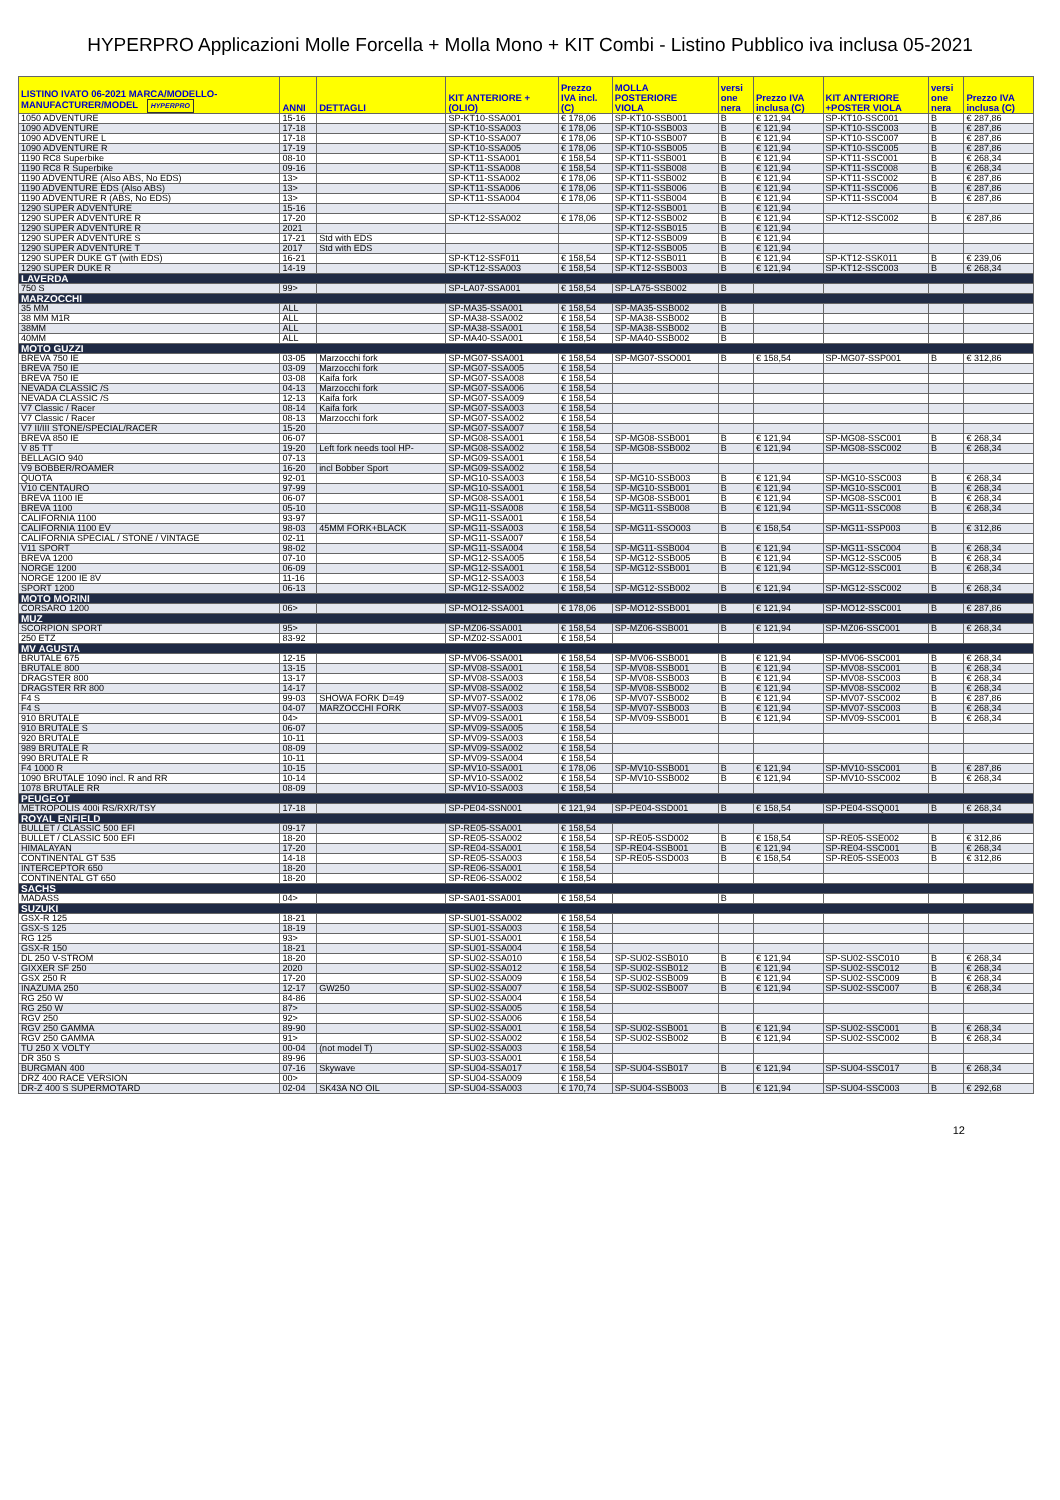HYPERPRO Applicazioni Molle Forcella + Molla Mono + KIT Combi - Listino Pubblico iva inclusa 05-2021
| LISTINO IVATO 06-2021 MARCA/MODELLO- MANUFACTURER/MODEL HYPERPRO | ANNI | DETTAGLI | KIT ANTERIORE + (OLIO) | Prezzo IVA incl. (C) | MOLLA POSTERIORE VIOLA | versi one nera | Prezzo IVA inclusa (C) | KIT ANTERIORE +POSTER VIOLA | versi one nera | Prezzo IVA inclusa (C) |
| --- | --- | --- | --- | --- | --- | --- | --- | --- | --- | --- |
| 1050 ADVENTURE | 15-16 | | SP-KT10-SSA001 | € 178,06 | SP-KT10-SSB001 | B | € 121,94 | SP-KT10-SSC001 | B | € 287,86 |
| 1090 ADVENTURE | 17-18 | | SP-KT10-SSA003 | € 178,06 | SP-KT10-SSB003 | B | € 121,94 | SP-KT10-SSC003 | B | € 287,86 |
| 1090 ADVENTURE L | 17-18 | | SP-KT10-SSA007 | € 178,06 | SP-KT10-SSB007 | B | € 121,94 | SP-KT10-SSC007 | B | € 287,86 |
| 1090 ADVENTURE R | 17-19 | | SP-KT10-SSA005 | € 178,06 | SP-KT10-SSB005 | B | € 121,94 | SP-KT10-SSC005 | B | € 287,86 |
| 1190 RC8 Superbike | 08-10 | | SP-KT11-SSA001 | € 158,54 | SP-KT11-SSB001 | B | € 121,94 | SP-KT11-SSC001 | B | € 268,34 |
| 1190 RC8 R Superbike | 09-16 | | SP-KT11-SSA008 | € 158,54 | SP-KT11-SSB008 | B | € 121,94 | SP-KT11-SSC008 | B | € 268,34 |
| 1190 ADVENTURE (Also ABS, No EDS) | 13> | | SP-KT11-SSA002 | € 178,06 | SP-KT11-SSB002 | B | € 121,94 | SP-KT11-SSC002 | B | € 287,86 |
| 1190 ADVENTURE EDS (Also ABS) | 13> | | SP-KT11-SSA006 | € 178,06 | SP-KT11-SSB006 | B | € 121,94 | SP-KT11-SSC006 | B | € 287,86 |
| 1190 ADVENTURE R (ABS, No EDS) | 13> | | SP-KT11-SSA004 | € 178,06 | SP-KT11-SSB004 | B | € 121,94 | SP-KT11-SSC004 | B | € 287,86 |
| 1290 SUPER ADVENTURE | 15-16 | | | | SP-KT12-SSB001 | B | € 121,94 | | | |
| 1290 SUPER ADVENTURE R | 17-20 | | SP-KT12-SSA002 | € 178,06 | SP-KT12-SSB002 | B | € 121,94 | SP-KT12-SSC002 | B | € 287,86 |
| 1290 SUPER ADVENTURE R | 2021 | | | | SP-KT12-SSB015 | B | € 121,94 | | | |
| 1290 SUPER ADVENTURE S | 17-21 | Std with EDS | | | SP-KT12-SSB009 | B | € 121,94 | | | |
| 1290 SUPER ADVENTURE T | 2017 | Std with EDS | | | SP-KT12-SSB005 | B | € 121,94 | | | |
| 1290 SUPER DUKE GT (with EDS) | 16-21 | | SP-KT12-SSF011 | € 158,54 | SP-KT12-SSB011 | B | € 121,94 | SP-KT12-SSK011 | B | € 239,06 |
| 1290 SUPER DUKE R | 14-19 | | SP-KT12-SSA003 | € 158,54 | SP-KT12-SSB003 | B | € 121,94 | SP-KT12-SSC003 | B | € 268,34 |
| LAVERDA | | | | | | | | | | |
| 750 S | 99> | | SP-LA07-SSA001 | € 158,54 | SP-LA75-SSB002 | B | | | | |
| MARZOCCHI | | | | | | | | | | |
| 35 MM | ALL | | SP-MA35-SSA001 | € 158,54 | SP-MA35-SSB002 | B | | | | |
| 38 MM M1R | ALL | | SP-MA38-SSA002 | € 158,54 | SP-MA38-SSB002 | B | | | | |
| 38MM | ALL | | SP-MA38-SSA001 | € 158,54 | SP-MA38-SSB002 | B | | | | |
| 40MM | ALL | | SP-MA40-SSA001 | € 158,54 | SP-MA40-SSB002 | B | | | | |
| MOTO GUZZI | | | | | | | | | | |
| BREVA 750 IE | 03-05 | Marzocchi fork | SP-MG07-SSA001 | € 158,54 | SP-MG07-SSO001 | B | € 158,54 | SP-MG07-SSP001 | B | € 312,86 |
| BREVA 750 IE | 03-09 | Marzocchi fork | SP-MG07-SSA005 | € 158,54 | | | | | | |
| BREVA 750 IE | 03-08 | Kaifa fork | SP-MG07-SSA008 | € 158,54 | | | | | | |
| NEVADA CLASSIC /S | 04-13 | Marzocchi fork | SP-MG07-SSA006 | € 158,54 | | | | | | |
| NEVADA CLASSIC /S | 12-13 | Kaifa fork | SP-MG07-SSA009 | € 158,54 | | | | | | |
| V7 Classic / Racer | 08-14 | Kaifa fork | SP-MG07-SSA003 | € 158,54 | | | | | | |
| V7 Classic / Racer | 08-13 | Marzocchi fork | SP-MG07-SSA002 | € 158,54 | | | | | | |
| V7 II/III STONE/SPECIAL/RACER | 15-20 | | SP-MG07-SSA007 | € 158,54 | | | | | | |
| BREVA 850 IE | 06-07 | | SP-MG08-SSA001 | € 158,54 | SP-MG08-SSB001 | B | € 121,94 | SP-MG08-SSC001 | B | € 268,34 |
| V 85 TT | 19-20 | Left fork needs tool HP- | SP-MG08-SSA002 | € 158,54 | SP-MG08-SSB002 | B | € 121,94 | SP-MG08-SSC002 | B | € 268,34 |
| BELLAGIO 940 | 07-13 | | SP-MG09-SSA001 | € 158,54 | | | | | | |
| V9 BOBBER/ROAMER | 16-20 | incl Bobber Sport | SP-MG09-SSA002 | € 158,54 | | | | | | |
| QUOTA | 92-01 | | SP-MG10-SSA003 | € 158,54 | SP-MG10-SSB003 | B | € 121,94 | SP-MG10-SSC003 | B | € 268,34 |
| V10 CENTAURO | 97-99 | | SP-MG10-SSA001 | € 158,54 | SP-MG10-SSB001 | B | € 121,94 | SP-MG10-SSC001 | B | € 268,34 |
| BREVA 1100 IE | 06-07 | | SP-MG08-SSA001 | € 158,54 | SP-MG08-SSB001 | B | € 121,94 | SP-MG08-SSC001 | B | € 268,34 |
| BREVA 1100 | 05-10 | | SP-MG11-SSA008 | € 158,54 | SP-MG11-SSB008 | B | € 121,94 | SP-MG11-SSC008 | B | € 268,34 |
| CALIFORNIA 1100 | 93-97 | | SP-MG11-SSA001 | € 158,54 | | | | | | |
| CALIFORNIA 1100 EV | 98-03 | 45MM FORK+BLACK | SP-MG11-SSA003 | € 158,54 | SP-MG11-SSO003 | B | € 158,54 | SP-MG11-SSP003 | B | € 312,86 |
| CALIFORNIA SPECIAL / STONE / VINTAGE | 02-11 | | SP-MG11-SSA007 | € 158,54 | | | | | | |
| V11 SPORT | 98-02 | | SP-MG11-SSA004 | € 158,54 | SP-MG11-SSB004 | B | € 121,94 | SP-MG11-SSC004 | B | € 268,34 |
| BREVA 1200 | 07-10 | | SP-MG12-SSA005 | € 158,54 | SP-MG12-SSB005 | B | € 121,94 | SP-MG12-SSC005 | B | € 268,34 |
| NORGE 1200 | 06-09 | | SP-MG12-SSA001 | € 158,54 | SP-MG12-SSB001 | B | € 121,94 | SP-MG12-SSC001 | B | € 268,34 |
| NORGE 1200 IE 8V | 11-16 | | SP-MG12-SSA003 | € 158,54 | | | | | | |
| SPORT 1200 | 06-13 | | SP-MG12-SSA002 | € 158,54 | SP-MG12-SSB002 | B | € 121,94 | SP-MG12-SSC002 | B | € 268,34 |
| MOTO MORINI | | | | | | | | | | |
| CORSARO 1200 | 06> | | SP-MO12-SSA001 | € 178,06 | SP-MO12-SSB001 | B | € 121,94 | SP-MO12-SSC001 | B | € 287,86 |
| MUZ | | | | | | | | | | |
| SCORPION SPORT | 95> | | SP-MZ06-SSA001 | € 158,54 | SP-MZ06-SSB001 | B | € 121,94 | SP-MZ06-SSC001 | B | € 268,34 |
| 250 ETZ | 83-92 | | SP-MZ02-SSA001 | € 158,54 | | | | | | |
| MV AGUSTA | | | | | | | | | | |
| BRUTALE 675 | 12-15 | | SP-MV06-SSA001 | € 158,54 | SP-MV06-SSB001 | B | € 121,94 | SP-MV06-SSC001 | B | € 268,34 |
| BRUTALE 800 | 13-15 | | SP-MV08-SSA001 | € 158,54 | SP-MV08-SSB001 | B | € 121,94 | SP-MV08-SSC001 | B | € 268,34 |
| DRAGSTER 800 | 13-17 | | SP-MV08-SSA003 | € 158,54 | SP-MV08-SSB003 | B | € 121,94 | SP-MV08-SSC003 | B | € 268,34 |
| DRAGSTER RR 800 | 14-17 | | SP-MV08-SSA002 | € 158,54 | SP-MV08-SSB002 | B | € 121,94 | SP-MV08-SSC002 | B | € 268,34 |
| F4 S | 99-03 | SHOWA FORK D=49 | SP-MV07-SSA002 | € 178,06 | SP-MV07-SSB002 | B | € 121,94 | SP-MV07-SSC002 | B | € 287,86 |
| F4 S | 04-07 | MARZOCCHI FORK | SP-MV07-SSA003 | € 158,54 | SP-MV07-SSB003 | B | € 121,94 | SP-MV07-SSC003 | B | € 268,34 |
| 910 BRUTALE | 04> | | SP-MV09-SSA001 | € 158,54 | SP-MV09-SSB001 | B | € 121,94 | SP-MV09-SSC001 | B | € 268,34 |
| 910 BRUTALE S | 06-07 | | SP-MV09-SSA005 | € 158,54 | | | | | | |
| 920 BRUTALE | 10-11 | | SP-MV09-SSA003 | € 158,54 | | | | | | |
| 989 BRUTALE R | 08-09 | | SP-MV09-SSA002 | € 158,54 | | | | | | |
| 990 BRUTALE R | 10-11 | | SP-MV09-SSA004 | € 158,54 | | | | | | |
| F4 1000 R | 10-15 | | SP-MV10-SSA001 | € 178,06 | SP-MV10-SSB001 | B | € 121,94 | SP-MV10-SSC001 | B | € 287,86 |
| 1090 BRUTALE 1090 incl. R and RR | 10-14 | | SP-MV10-SSA002 | € 158,54 | SP-MV10-SSB002 | B | € 121,94 | SP-MV10-SSC002 | B | € 268,34 |
| 1078 BRUTALE RR | 08-09 | | SP-MV10-SSA003 | € 158,54 | | | | | | |
| PEUGEOT | | | | | | | | | | |
| METROPOLIS 400i RS/RXR/TSY | 17-18 | | SP-PE04-SSN001 | € 121,94 | SP-PE04-SSD001 | B | € 158,54 | SP-PE04-SSQ001 | B | € 268,34 |
| ROYAL ENFIELD | | | | | | | | | | |
| BULLET / CLASSIC 500 EFI | 09-17 | | SP-RE05-SSA001 | € 158,54 | | | | | | |
| BULLET / CLASSIC 500 EFI | 18-20 | | SP-RE05-SSA002 | € 158,54 | SP-RE05-SSD002 | B | € 158,54 | SP-RE05-SSE002 | B | € 312,86 |
| HIMALAYAN | 17-20 | | SP-RE04-SSA001 | € 158,54 | SP-RE04-SSB001 | B | € 121,94 | SP-RE04-SSC001 | B | € 268,34 |
| CONTINENTAL GT 535 | 14-18 | | SP-RE05-SSA003 | € 158,54 | SP-RE05-SSD003 | B | € 158,54 | SP-RE05-SSE003 | B | € 312,86 |
| INTERCEPTOR 650 | 18-20 | | SP-RE06-SSA001 | € 158,54 | | | | | | |
| CONTINENTAL GT 650 | 18-20 | | SP-RE06-SSA002 | € 158,54 | | | | | | |
| SACHS | | | | | | | | | | |
| MADASS | 04> | | SP-SA01-SSA001 | € 158,54 | | B | | | | |
| SUZUKI | | | | | | | | | | |
| GSX-R 125 | 18-21 | | SP-SU01-SSA002 | € 158,54 | | | | | | |
| GSX-S 125 | 18-19 | | SP-SU01-SSA003 | € 158,54 | | | | | | |
| RG 125 | 93> | | SP-SU01-SSA001 | € 158,54 | | | | | | |
| GSX-R 150 | 18-21 | | SP-SU01-SSA004 | € 158,54 | | | | | | |
| DL 250 V-STROM | 18-20 | | SP-SU02-SSA010 | € 158,54 | SP-SU02-SSB010 | B | € 121,94 | SP-SU02-SSC010 | B | € 268,34 |
| GIXXER SF 250 | 2020 | | SP-SU02-SSA012 | € 158,54 | SP-SU02-SSB012 | B | € 121,94 | SP-SU02-SSC012 | B | € 268,34 |
| GSX 250 R | 17-20 | | SP-SU02-SSA009 | € 158,54 | SP-SU02-SSB009 | B | € 121,94 | SP-SU02-SSC009 | B | € 268,34 |
| INAZUMA 250 | 12-17 | GW250 | SP-SU02-SSA007 | € 158,54 | SP-SU02-SSB007 | B | € 121,94 | SP-SU02-SSC007 | B | € 268,34 |
| RG 250 W | 84-86 | | SP-SU02-SSA004 | € 158,54 | | | | | | |
| RG 250 W | 87> | | SP-SU02-SSA005 | € 158,54 | | | | | | |
| RGV 250 | 92> | | SP-SU02-SSA006 | € 158,54 | | | | | | |
| RGV 250 GAMMA | 89-90 | | SP-SU02-SSA001 | € 158,54 | SP-SU02-SSB001 | B | € 121,94 | SP-SU02-SSC001 | B | € 268,34 |
| RGV 250 GAMMA | 91> | | SP-SU02-SSA002 | € 158,54 | SP-SU02-SSB002 | B | € 121,94 | SP-SU02-SSC002 | B | € 268,34 |
| TU 250 X VOLTY | 00-04 | (not model T) | SP-SU02-SSA003 | € 158,54 | | | | | | |
| DR 350 S | 89-96 | | SP-SU03-SSA001 | € 158,54 | | | | | | |
| BURGMAN 400 | 07-16 | Skywave | SP-SU04-SSA017 | € 158,54 | SP-SU04-SSB017 | B | € 121,94 | SP-SU04-SSC017 | B | € 268,34 |
| DRZ 400 RACE VERSION | 00> | | SP-SU04-SSA009 | € 158,54 | | | | | | |
| DR-Z 400 S SUPERMOTARD | 02-04 | SK43A NO OIL | SP-SU04-SSA003 | € 170,74 | SP-SU04-SSB003 | B | € 121,94 | SP-SU04-SSC003 | B | € 292,68 |
12